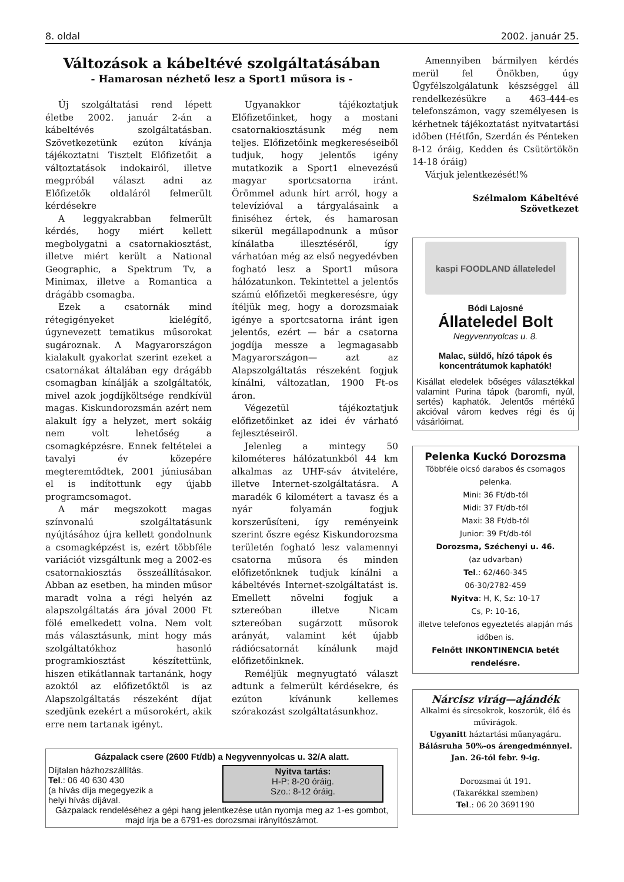8. oldal 2002. január 25.
Változások a kábeltévé szolgáltatásában
- Hamarosan nézhető lesz a Sport1 műsora is -
Új szolgáltatási rend lépett életbe 2002. január 2-án a kábeltévés szolgáltatásban. Szövetkezetünk ezúton kívánja tájékoztatni Tisztelt Előfizetőit a változtatások indokairól, illetve megpróbál választ adni az Előfizetők oldaláról felmerült kérdésekre
A leggyakrabban felmerült kérdés, hogy miért kellett megbolygatni a csatornakiosztást, illetve miért került a National Geographic, a Spektrum Tv, a Minimax, illetve a Romantica a drágább csomagba.
Ezek a csatornák mind rétegigényeket kielégítő, úgynevezett tematikus műsorokat sugároznak. A Magyarországon kialakult gyakorlat szerint ezeket a csatornákat általában egy drágább csomagban kínálják a szolgáltatók, mivel azok jogdíjköltsége rendkívül magas. Kiskundorozsmán azért nem alakult így a helyzet, mert sokáig nem volt lehetőség a csomagképzésre. Ennek feltételei a tavalyi év közepére megteremtődtek, 2001 júniusában el is indítottunk egy újabb programcsomagot.
A már megszokott magas színvonalú szolgáltatásunk nyújtásához újra kellett gondolnunk a csomagképzést is, ezért többféle variációt vizsgáltunk meg a 2002-es csatornakiosztás összeállításakor. Abban az esetben, ha minden műsor maradt volna a régi helyén az alapszolgáltatás ára jóval 2000 Ft fölé emelkedett volna. Nem volt más választásunk, mint hogy más szolgáltatókhoz hasonló programkiosztást készítettünk, hiszen etikátlannak tartanánk, hogy azoktól az előfizetőktől is az Alapszolgáltatás részeként díjat szedjünk ezekért a műsorokért, akik erre nem tartanak igényt.
Ugyanakkor tájékoztatjuk Előfizetőinket, hogy a mostani csatornakiosztásunk még nem teljes. Előfizetőink megkereséseiből tudjuk, hogy jelentős igény mutatkozik a Sport1 elnevezésű magyar sportcsatorna iránt. Örömmel adunk hírt arról, hogy a televízióval a tárgyalásaink a finiséhez értek, és hamarosan sikerül megállapodnunk a műsor kínálatba illesztéséről, így várhatóan még az első negyedévben fogható lesz a Sport1 műsora hálózatunkon. Tekintettel a jelentős számú előfizetői megkeresésre, úgy ítéljük meg, hogy a dorozsmaiak igénye a sportcsatorna iránt igen jelentős, ezért — bár a csatorna jogdíja messze a legmagasabb Magyarországon— azt az Alapszolgáltatás részeként fogjuk kínálni, változatlan, 1900 Ft-os áron.
Végezetül tájékoztatjuk előfizetőinket az idei év várható fejlesztéseiről.
Jelenleg a mintegy 50 kilométeres hálózatunkból 44 km alkalmas az UHF-sáv átvitelére, illetve Internet-szolgáltatásra. A maradék 6 kilométert a tavasz és a nyár folyamán fogjuk korszerűsíteni, így reményeink szerint őszre egész Kiskundorozsma területén fogható lesz valamennyi csatorna műsora és minden előfizetőnknek tudjuk kínálni a kábeltévés Internet-szolgáltatást is. Emellett növelni fogjuk a sztereóban illetve Nicam sztereóban sugárzott műsorok arányát, valamint két újabb rádiócsatornát kínálunk majd előfizetőinknek.
Reméljük megnyugtató választ adtunk a felmerült kérdésekre, és ezúton kívánunk kellemes szórakozást szolgáltatásunkhoz.
Gázpalack csere (2600 Ft/db) a Negyvennyolcas u. 32/A alatt.
Díjtalan házhozszállítás.
Tel.: 06 40 630 430
(a hívás díja megegyezik a
helyi hívás díjával.
Nyitva tartás:
H-P: 8-20 óráig.
Szo.: 8-12 óráig.
Gázpalack rendeléséhez a gépi hang jelentkezése után nyomja meg az 1-es gombot, majd írja be a 6791-es dorozsmai irányítószámot.
Amennyiben bármilyen kérdés merül fel Önökben, úgy Ügyfélszolgálatunk készséggel áll rendelkezésükre a 463-444-es telefonszámon, vagy személyesen is kérhetnek tájékoztatást nyitvatartási időben (Hétfőn, Szerdán és Pénteken 8-12 óráig, Kedden és Csütörtökön 14-18 óráig)
Várjuk jelentkezését!%
Szélmalom Kábeltévé
Szövetkezet
kaspi FOODLAND állateledel
Bódi Lajosné
Állateledel Bolt
Negyvennyolcas u. 8.
Malac, süldő, hízó tápok és koncentrátumok kaphatók!
Kisállat eledelek bőséges választékkal valamint Purina tápok (baromfi, nyúl, sertés) kaphatók. Jelentős mértékű akcióval várom kedves régi és új vásárlóimat.
Pelenka Kuckó Dorozsma
Többféle olcsó darabos és csomagos pelenka.
Mini: 36 Ft/db-tól
Midi: 37 Ft/db-tól
Maxi: 38 Ft/db-tól
Junior: 39 Ft/db-tól
Dorozsma, Széchenyi u. 46.
(az udvarban)
Tel.: 62/460-345
06-30/2782-459
Nyitva: H, K, Sz: 10-17
Cs, P: 10-16,
illetve telefonos egyeztetés alapján más időben is.
Felnőtt INKONTINENCIA betét rendelésre.
Nárcisz virág—ajándék
Alkalmi és sírcsokrok, koszorúk, élő és művirágok.
Ugyanitt háztartási műanyagáru.
Bálásruha 50%-os árengedménnyel. Jan. 26-tól febr. 9-ig.
Dorozsmai út 191.
(Takarékkal szemben)
Tel.: 06 20 3691190